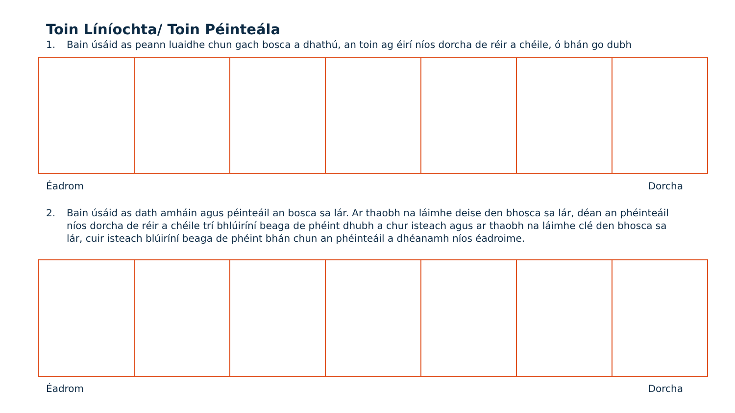Toin Líníochta/ Toin Péinteála
1. Bain úsáid as peann luaidhe chun gach bosca a dhathú, an toin ag éirí níos dorcha de réir a chéile, ó bhán go dubh
Éadrom Dorcha
2. Bain úsáid as dath amháin agus péinteáil an bosca sa lár. Ar thaobh na láimhe deise den bhosca sa lár, déan an phéinteáil níos dorcha de réir a chéile trí bhlúiríní beaga de phéint dhubh a chur isteach agus ar thaobh na láimhe clé den bhosca sa lár, cuir isteach blúiríní beaga de phéint bhán chun an phéinteáil a dhéanamh níos éadroime.
Éadrom Dorcha